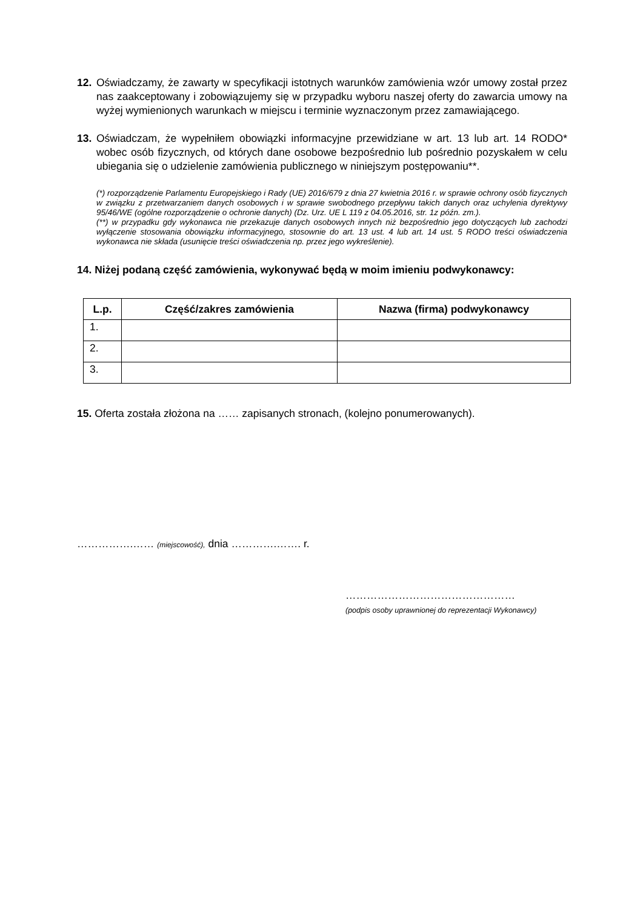12. Oświadczamy, że zawarty w specyfikacji istotnych warunków zamówienia wzór umowy został przez nas zaakceptowany i zobowiązujemy się w przypadku wyboru naszej oferty do zawarcia umowy na wyżej wymienionych warunkach w miejscu i terminie wyznaczonym przez zamawiającego.
13. Oświadczam, że wypełniłem obowiązki informacyjne przewidziane w art. 13 lub art. 14 RODO* wobec osób fizycznych, od których dane osobowe bezpośrednio lub pośrednio pozyskałem w celu ubiegania się o udzielenie zamówienia publicznego w niniejszym postępowaniu**.
(*) rozporządzenie Parlamentu Europejskiego i Rady (UE) 2016/679 z dnia 27 kwietnia 2016 r. w sprawie ochrony osób fizycznych w związku z przetwarzaniem danych osobowych i w sprawie swobodnego przepływu takich danych oraz uchylenia dyrektywy 95/46/WE (ogólne rozporządzenie o ochronie danych) (Dz. Urz. UE L 119 z 04.05.2016, str. 1z późn. zm.).
(**) w przypadku gdy wykonawca nie przekazuje danych osobowych innych niż bezpośrednio jego dotyczących lub zachodzi wyłączenie stosowania obowiązku informacyjnego, stosownie do art. 13 ust. 4 lub art. 14 ust. 5 RODO treści oświadczenia wykonawca nie składa (usunięcie treści oświadczenia np. przez jego wykreślenie).
14. Niżej podaną część zamówienia, wykonywać będą w moim imieniu podwykonawcy:
| L.p. | Część/zakres zamówienia | Nazwa (firma) podwykonawcy |
| --- | --- | --- |
| 1. | | |
| 2. | | |
| 3. | | |
15. Oferta została złożona na …… zapisanych stronach, (kolejno ponumerowanych).
…………….…… (miejscowość), dnia ………….……. r.
…………………………………………
(podpis osoby uprawnionej do reprezentacji Wykonawcy)